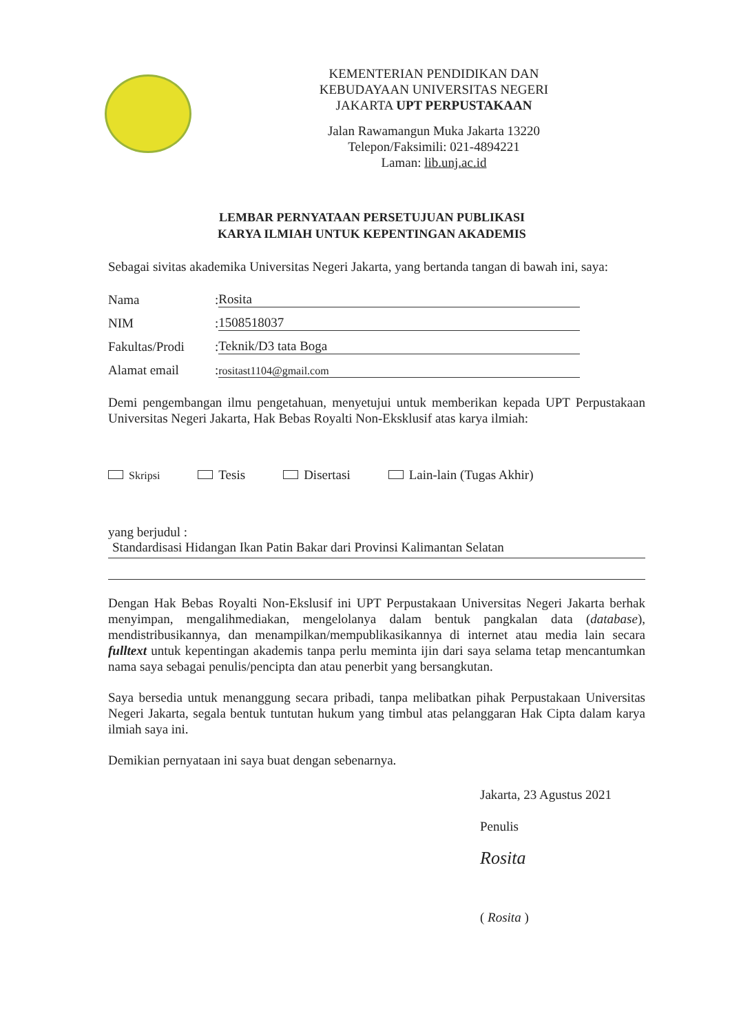KEMENTERIAN PENDIDIKAN DAN
KEBUDAYAAN UNIVERSITAS NEGERI
JAKARTA UPT PERPUSTAKAAN
Jalan Rawamangun Muka Jakarta 13220
Telepon/Faksimili: 021-4894221
Laman: lib.unj.ac.id
LEMBAR PERNYATAAN PERSETUJUAN PUBLIKASI
KARYA ILMIAH UNTUK KEPENTINGAN AKADEMIS
Sebagai sivitas akademika Universitas Negeri Jakarta, yang bertanda tangan di bawah ini, saya:
Nama: Rosita
NIM: 1508518037
Fakultas/Prodi: Teknik/D3 tata Boga
Alamat email: rositast1104@gmail.com
Demi pengembangan ilmu pengetahuan, menyetujui untuk memberikan kepada UPT Perpustakaan Universitas Negeri Jakarta, Hak Bebas Royalti Non-Eksklusif atas karya ilmiah:
Skripsi Tesis Disertasi Lain-lain (Tugas Akhir)
yang berjudul :
Standardisasi Hidangan Ikan Patin Bakar dari Provinsi Kalimantan Selatan
Dengan Hak Bebas Royalti Non-Ekslusif ini UPT Perpustakaan Universitas Negeri Jakarta berhak menyimpan, mengalihmediakan, mengelolanya dalam bentuk pangkalan data (database), mendistribusikannya, dan menampilkan/mempublikasikannya di internet atau media lain secara fulltext untuk kepentingan akademis tanpa perlu meminta ijin dari saya selama tetap mencantumkan nama saya sebagai penulis/pencipta dan atau penerbit yang bersangkutan.
Saya bersedia untuk menanggung secara pribadi, tanpa melibatkan pihak Perpustakaan Universitas Negeri Jakarta, segala bentuk tuntutan hukum yang timbul atas pelanggaran Hak Cipta dalam karya ilmiah saya ini.
Demikian pernyataan ini saya buat dengan sebenarnya.
Jakarta, 23 Agustus 2021
Penulis
Rosita
( Rosita )